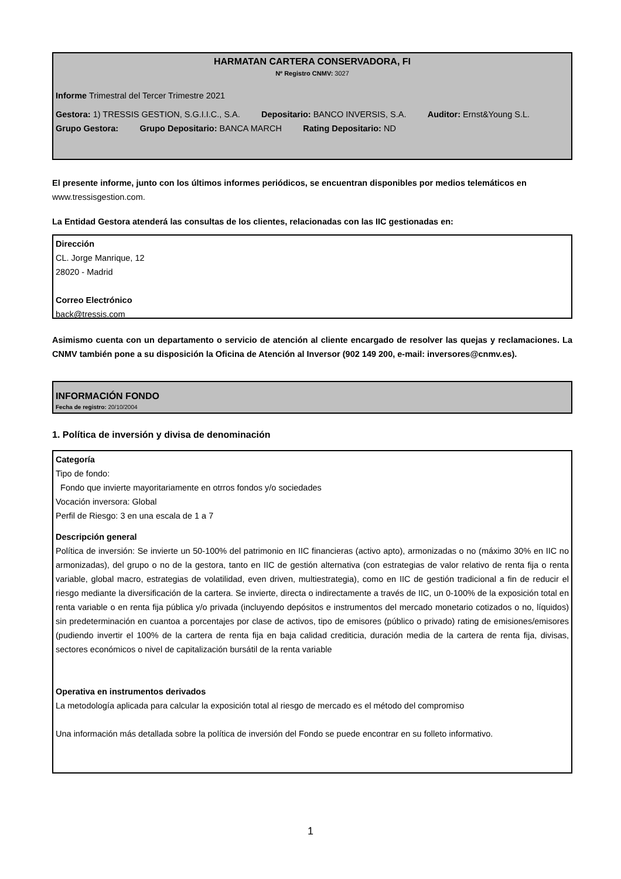HARMATAN CARTERA CONSERVADORA, FI
Nº Registro CNMV: 3027
Informe Trimestral del Tercer Trimestre 2021
Gestora: 1) TRESSIS GESTION, S.G.I.I.C., S.A. Depositario: BANCO INVERSIS, S.A. Auditor: Ernst&Young S.L.
Grupo Gestora: Grupo Depositario: BANCA MARCH Rating Depositario: ND
El presente informe, junto con los últimos informes periódicos, se encuentran disponibles por medios telemáticos en www.tressisgestion.com.
La Entidad Gestora atenderá las consultas de los clientes, relacionadas con las IIC gestionadas en:
Dirección
CL. Jorge Manrique, 12
28020 - Madrid
Correo Electrónico
back@tressis.com
Asimismo cuenta con un departamento o servicio de atención al cliente encargado de resolver las quejas y reclamaciones. La CNMV también pone a su disposición la Oficina de Atención al Inversor (902 149 200, e-mail: inversores@cnmv.es).
INFORMACIÓN FONDO
Fecha de registro: 20/10/2004
1. Política de inversión y divisa de denominación
Categoría
Tipo de fondo:
Fondo que invierte mayoritariamente en otrros fondos y/o sociedades
Vocación inversora: Global
Perfil de Riesgo: 3 en una escala de 1 a 7
Descripción general
Política de inversión: Se invierte un 50-100% del patrimonio en IIC financieras (activo apto), armonizadas o no (máximo 30% en IIC no armonizadas), del grupo o no de la gestora, tanto en IIC de gestión alternativa (con estrategias de valor relativo de renta fija o renta variable, global macro, estrategias de volatilidad, even driven, multiestrategia), como en IIC de gestión tradicional a fin de reducir el riesgo mediante la diversificación de la cartera. Se invierte, directa o indirectamente a través de IIC, un 0-100% de la exposición total en renta variable o en renta fija pública y/o privada (incluyendo depósitos e instrumentos del mercado monetario cotizados o no, líquidos) sin predeterminación en cuantoa a porcentajes por clase de activos, tipo de emisores (público o privado) rating de emisiones/emisores (pudiendo invertir el 100% de la cartera de renta fija en baja calidad crediticia, duración media de la cartera de renta fija, divisas, sectores económicos o nivel de capitalización bursátil de la renta variable
Operativa en instrumentos derivados
La metodología aplicada para calcular la exposición total al riesgo de mercado es el método del compromiso
Una información más detallada sobre la política de inversión del Fondo se puede encontrar en su folleto informativo.
1